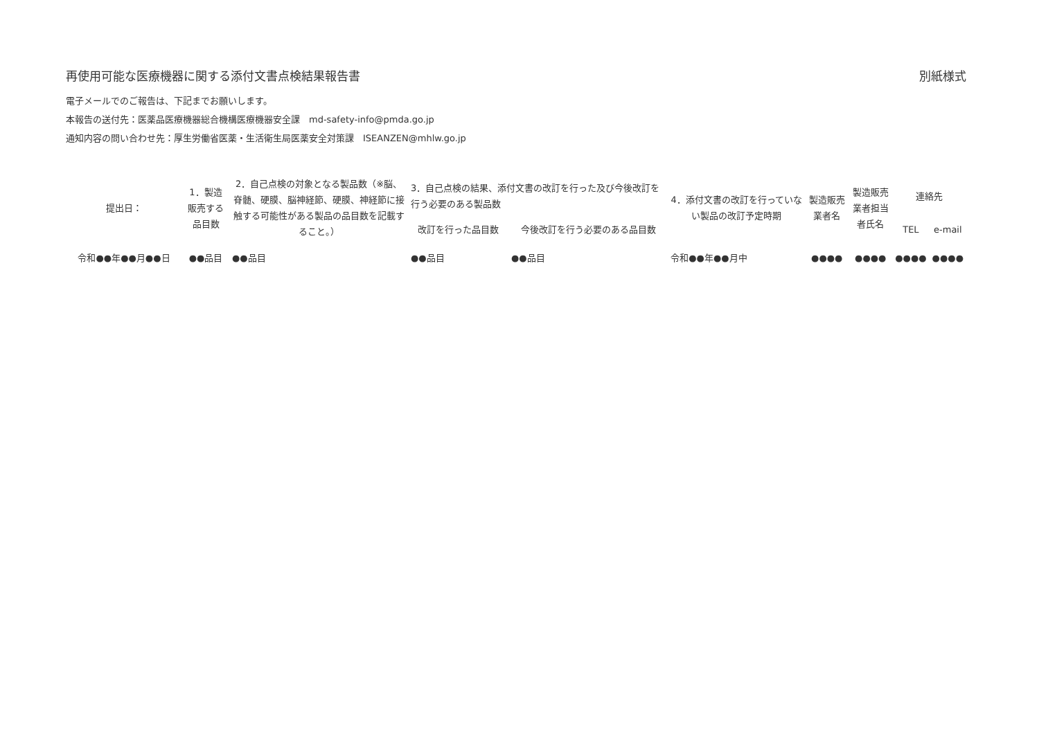再使用可能な医療機器に関する添付文書点検結果報告書 別紙様式
電子メールでのご報告は、下記までお願いします。
本報告の送付先：医薬品医療機器総合機構医療機器安全課　md-safety-info@pmda.go.jp
通知内容の問い合わせ先：厚生労働省医薬・生活衛生局医薬安全対策課　ISEANZEN@mhlw.go.jp
| 提出日： | 1．製造販売する品目数 | 2．自己点検の対象となる製品数（※脳、脊髄、硬膜、脳神経節、硬膜、神経節に接触する可能性がある製品の品目数を記載すること。） | 3．自己点検の結果、添付文書の改訂を行った及び今後改訂を行う必要のある製品数 | | 4．添付文書の改訂を行っていない製品の改訂予定時期 | 製造販売業者名 | 製造販売業者担当者氏名 | 連絡先 | |
| --- | --- | --- | --- | --- | --- | --- | --- | --- | --- |
| | | | 改訂を行った品目数 | 今後改訂を行う必要のある品目数 | | | | TEL | e-mail |
| 令和●●年●●月●●日 | ●●品目 | ●●品目 | ●●品目 | ●●品目 | 令和●●年●●月中 | ●●●● | ●●●● | ●●●● | ●●●● |